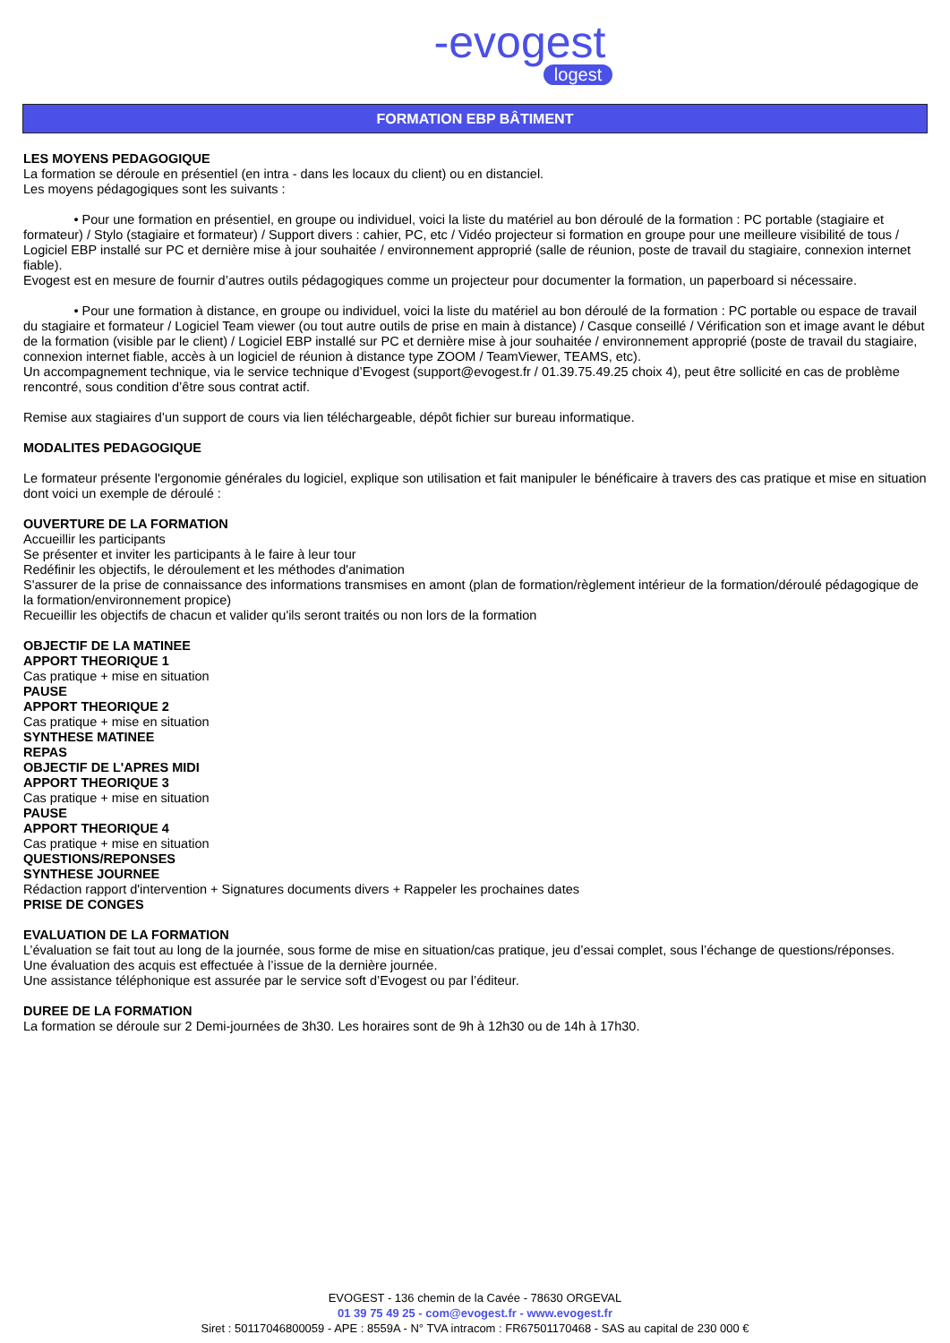-evogest
logest
FORMATION EBP BÂTIMENT
LES MOYENS PEDAGOGIQUE
La formation se déroule en présentiel (en intra - dans les locaux du client) ou en distanciel.
Les moyens pédagogiques sont les suivants :
• Pour une formation en présentiel, en groupe ou individuel, voici la liste du matériel au bon déroulé de la formation : PC portable (stagiaire et formateur) / Stylo (stagiaire et formateur) / Support divers : cahier, PC, etc / Vidéo projecteur si formation en groupe pour une meilleure visibilité de tous / Logiciel EBP installé sur PC et dernière mise à jour souhaitée / environnement approprié (salle de réunion, poste de travail du stagiaire, connexion internet fiable).
Evogest est en mesure de fournir d’autres outils pédagogiques comme un projecteur pour documenter la formation, un paperboard si nécessaire.
• Pour une formation à distance, en groupe ou individuel, voici la liste du matériel au bon déroulé de la formation : PC portable ou espace de travail du stagiaire et formateur / Logiciel Team viewer (ou tout autre outils de prise en main à distance) / Casque conseillé / Vérification son et image avant le début de la formation (visible par le client) / Logiciel EBP installé sur PC et dernière mise à jour souhaitée / environnement approprié (poste de travail du stagiaire, connexion internet fiable, accès à un logiciel de réunion à distance type ZOOM / TeamViewer, TEAMS, etc).
Un accompagnement technique, via le service technique d’Evogest (support@evogest.fr / 01.39.75.49.25 choix 4), peut être sollicité en cas de problème rencontré, sous condition d’être sous contrat actif.
Remise aux stagiaires d’un support de cours via lien téléchargeable, dépôt fichier sur bureau informatique.
MODALITES PEDAGOGIQUE
Le formateur présente l'ergonomie générales du logiciel, explique son utilisation et fait manipuler le bénéficaire à travers des cas pratique et mise en situation dont voici un exemple de déroulé :
OUVERTURE DE LA FORMATION
Accueillir les participants
Se présenter et inviter les participants à le faire à leur tour
Redéfinir les objectifs, le déroulement et les méthodes d'animation
S'assurer de la prise de connaissance des informations transmises en amont (plan de formation/règlement intérieur de la formation/déroulé pédagogique de la formation/environnement propice)
Recueillir les objectifs de chacun et valider qu'ils seront traités ou non lors de la formation
OBJECTIF DE LA MATINEE
APPORT THEORIQUE 1
Cas pratique + mise en situation
PAUSE
APPORT THEORIQUE 2
Cas pratique + mise en situation
SYNTHESE MATINEE
REPAS
OBJECTIF DE L'APRES MIDI
APPORT THEORIQUE 3
Cas pratique + mise en situation
PAUSE
APPORT THEORIQUE 4
Cas pratique + mise en situation
QUESTIONS/REPONSES
SYNTHESE JOURNEE
Rédaction rapport d'intervention + Signatures documents divers + Rappeler les prochaines dates
PRISE DE CONGES
EVALUATION DE LA FORMATION
L’évaluation se fait tout au long de la journée, sous forme de mise en situation/cas pratique, jeu d’essai complet, sous l’échange de questions/réponses.
Une évaluation des acquis est effectuée à l’issue de la dernière journée.
Une assistance téléphonique est assurée par le service soft d’Evogest ou par l’éditeur.
DUREE DE LA FORMATION
La formation se déroule sur 2 Demi-journées de 3h30. Les horaires sont de 9h à 12h30 ou de 14h à 17h30.
EVOGEST - 136 chemin de la Cavée - 78630 ORGEVAL
01 39 75 49 25 - com@evogest.fr - www.evogest.fr
Siret : 50117046800059 - APE : 8559A - N° TVA intracom : FR67501170468 - SAS au capital de 230 000 €